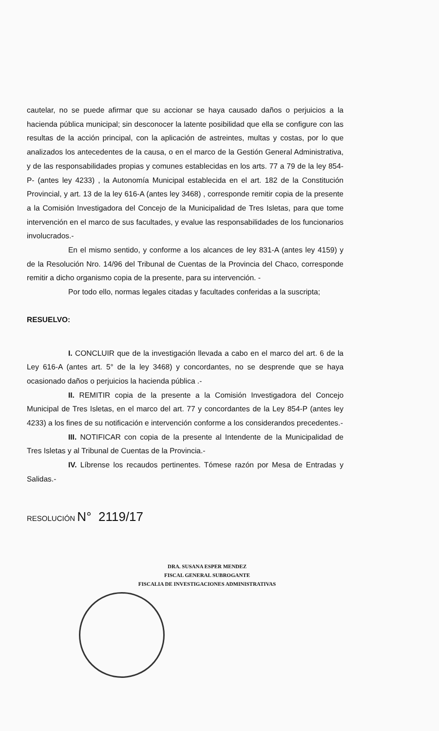cautelar, no se puede afirmar que su accionar se haya causado daños o perjuicios a la hacienda pública municipal; sin desconocer la latente posibilidad que ella se configure con las resultas de la acción principal, con la aplicación de astreintes, multas y costas, por lo que analizados los antecedentes de la causa, o en el marco de la Gestión General Administrativa, y de las responsabilidades propias y comunes establecidas en los arts. 77 a 79 de la ley 854-P- (antes ley 4233) , la Autonomía Municipal establecida en el art. 182 de la Constitución Provincial, y art. 13 de la ley 616-A (antes ley 3468) , corresponde remitir copia de la presente a la Comisión Investigadora del Concejo de la Municipalidad de Tres Isletas, para que tome intervención en el marco de sus facultades, y evalue las responsabilidades de los funcionarios involucrados.-
En el mismo sentido, y conforme a los alcances de ley 831-A (antes ley 4159) y de la Resolución Nro. 14/96 del Tribunal de Cuentas de la Provincia del Chaco, corresponde remitir a dicho organismo copia de la presente, para su intervención. -
Por todo ello, normas legales citadas y facultades conferidas a la suscripta;
RESUELVO:
I. CONCLUIR que de la investigación llevada a cabo en el marco del art. 6 de la Ley 616-A (antes art. 5° de la ley 3468) y concordantes, no se desprende que se haya ocasionado daños o perjuicios la hacienda pública .-
II. REMITIR copia de la presente a la Comisión Investigadora del Concejo Municipal de Tres Isletas, en el marco del art. 77 y concordantes de la Ley 854-P (antes ley 4233) a los fines de su notificación e intervención conforme a los considerandos precedentes.-
III. NOTIFICAR con copia de la presente al Intendente de la Municipalidad de Tres Isletas y al Tribunal de Cuentas de la Provincia.-
IV. Líbrense los recaudos pertinentes. Tómese razón por Mesa de Entradas y Salidas.-
RESOLUCIÓN N° 2119/17
DRA. SUSANA ESPER MENDEZ
FISCAL GENERAL SUBROGANTE
FISCALIA DE INVESTIGACIONES ADMINISTRATIVAS